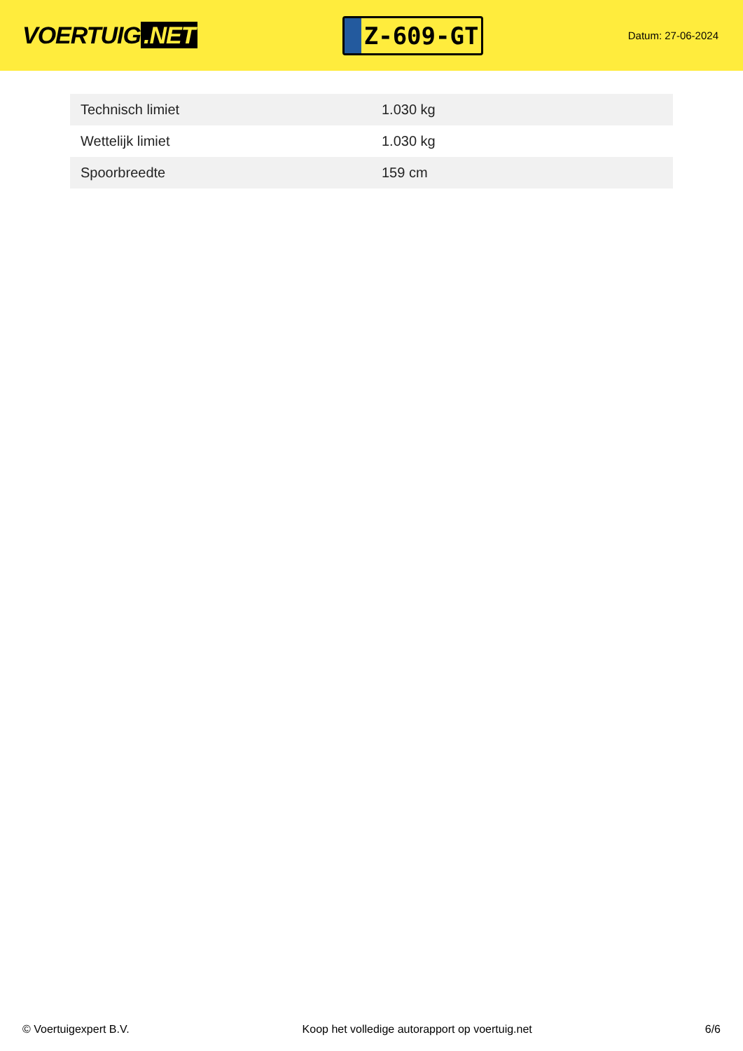VOERTUIG.NET
Z-609-GT
Datum: 27-06-2024
| Technisch limiet | 1.030 kg |
| Wettelijk limiet | 1.030 kg |
| Spoorbreedte | 159 cm |
© Voertuigexpert B.V. Koop het volledige autorapport op voertuig.net 6/6